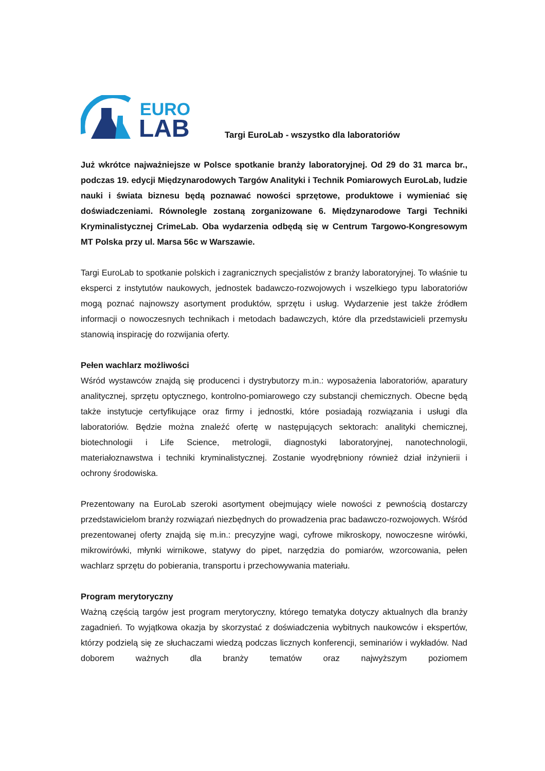EURO
LAB
Targi EuroLab - wszystko dla laboratoriów
Już wkrótce najważniejsze w Polsce spotkanie branży laboratoryjnej. Od 29 do 31 marca br., podczas 19. edycji Międzynarodowych Targów Analityki i Technik Pomiarowych EuroLab, ludzie nauki i świata biznesu będą poznawać nowości sprzętowe, produktowe i wymieniać się doświadczeniami. Równolegle zostaną zorganizowane 6. Międzynarodowe Targi Techniki Kryminalistycznej CrimeLab. Oba wydarzenia odbędą się w Centrum Targowo-Kongresowym MT Polska przy ul. Marsa 56c w Warszawie.
Targi EuroLab to spotkanie polskich i zagranicznych specjalistów z branży laboratoryjnej. To właśnie tu eksperci z instytutów naukowych, jednostek badawczo-rozwojowych i wszelkiego typu laboratoriów mogą poznać najnowszy asortyment produktów, sprzętu i usług. Wydarzenie jest także źródłem informacji o nowoczesnych technikach i metodach badawczych, które dla przedstawicieli przemysłu stanowią inspirację do rozwijania oferty.
Pełen wachlarz możliwości
Wśród wystawców znajdą się producenci i dystrybutorzy m.in.: wyposażenia laboratoriów, aparatury analitycznej, sprzętu optycznego, kontrolno-pomiarowego czy substancji chemicznych. Obecne będą także instytucje certyfikujące oraz firmy i jednostki, które posiadają rozwiązania i usługi dla laboratoriów. Będzie można znaleźć ofertę w następujących sektorach: analityki chemicznej, biotechnologii i Life Science, metrologii, diagnostyki laboratoryjnej, nanotechnologii, materiałoznawstwa i techniki kryminalistycznej. Zostanie wyodrębniony również dział inżynierii i ochrony środowiska.
Prezentowany na EuroLab szeroki asortyment obejmujący wiele nowości z pewnością dostarczy przedstawicielom branży rozwiązań niezbędnych do prowadzenia prac badawczo-rozwojowych. Wśród prezentowanej oferty znajdą się m.in.: precyzyjne wagi, cyfrowe mikroskopy, nowoczesne wirówki, mikrowirówki, młynki wirnikowe, statywy do pipet, narzędzia do pomiarów, wzorcowania, pełen wachlarz sprzętu do pobierania, transportu i przechowywania materiału.
Program merytoryczny
Ważną częścią targów jest program merytoryczny, którego tematyka dotyczy aktualnych dla branży zagadnień. To wyjątkowa okazja by skorzystać z doświadczenia wybitnych naukowców i ekspertów, którzy podzielą się ze słuchaczami wiedzą podczas licznych konferencji, seminariów i wykładów. Nad doborem ważnych dla branży tematów oraz najwyższym poziomem